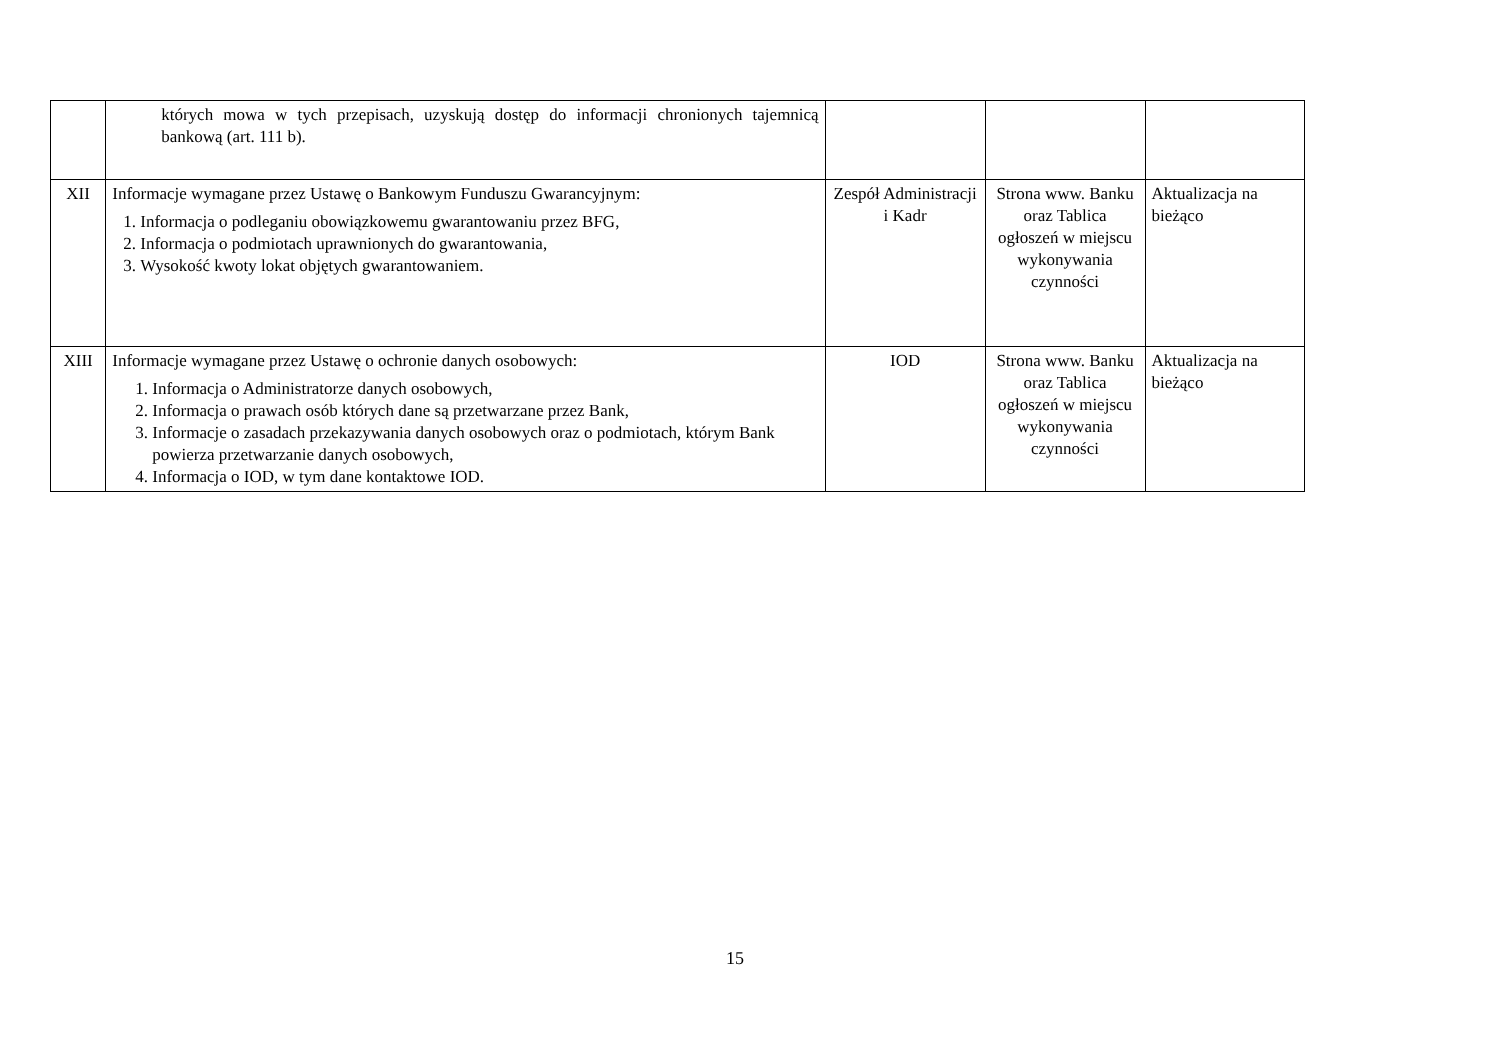| | których mowa w tych przepisach, uzyskują dostęp do informacji chronionych tajemnicą bankową (art. 111 b). | | | |
| XII | Informacje wymagane przez Ustawę o Bankowym Funduszu Gwarancyjnym: 1. Informacja o podleganiu obowiązkowemu gwarantowaniu przez BFG, 2. Informacja o podmiotach uprawnionych do gwarantowania, 3. Wysokość kwoty lokat objętych gwarantowaniem. | Zespół Administracji i Kadr | Strona www. Banku oraz Tablica ogłoszeń w miejscu wykonywania czynności | Aktualizacja na bieżąco |
| XIII | Informacje wymagane przez Ustawę o ochronie danych osobowych: 1. Informacja o Administratorze danych osobowych, 2. Informacja o prawach osób których dane są przetwarzane przez Bank, 3. Informacje o zasadach przekazywania danych osobowych oraz o podmiotach, którym Bank powierza przetwarzanie danych osobowych, 4. Informacja o IOD, w tym dane kontaktowe IOD. | IOD | Strona www. Banku oraz Tablica ogłoszeń w miejscu wykonywania czynności | Aktualizacja na bieżąco |
15